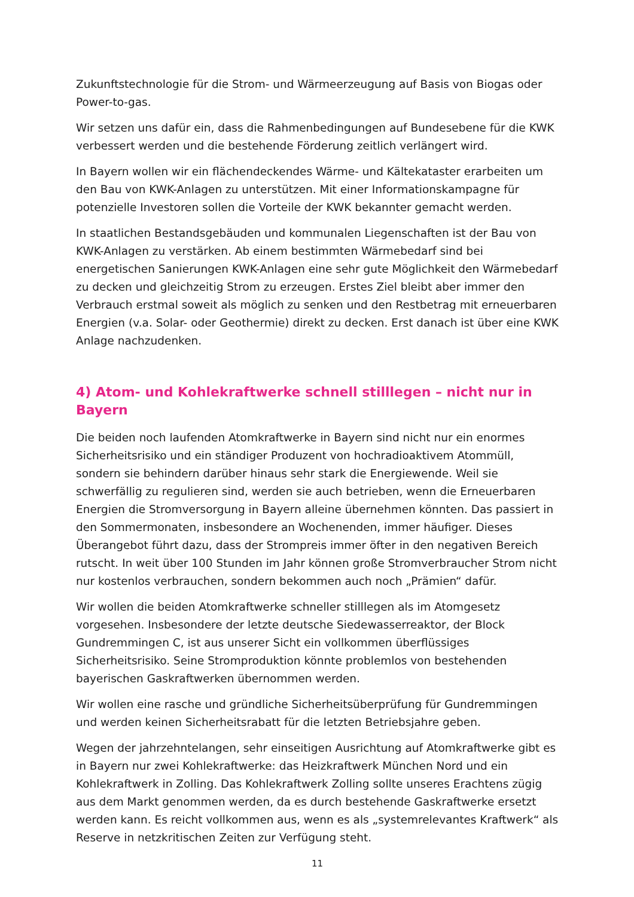Zukunftstechnologie für die Strom- und Wärmeerzeugung auf Basis von Biogas oder Power-to-gas.
Wir setzen uns dafür ein, dass die Rahmenbedingungen auf Bundesebene für die KWK verbessert werden und die bestehende Förderung zeitlich verlängert wird.
In Bayern wollen wir ein flächendeckendes Wärme- und Kältekataster erarbeiten um den Bau von KWK-Anlagen zu unterstützen. Mit einer Informationskampagne für potenzielle Investoren sollen die Vorteile der KWK bekannter gemacht werden.
In staatlichen Bestandsgebäuden und kommunalen Liegenschaften ist der Bau von KWK-Anlagen zu verstärken. Ab einem bestimmten Wärmebedarf sind bei energetischen Sanierungen KWK-Anlagen eine sehr gute Möglichkeit den Wärmebedarf zu decken und gleichzeitig Strom zu erzeugen. Erstes Ziel bleibt aber immer den Verbrauch erstmal soweit als möglich zu senken und den Restbetrag mit erneuerbaren Energien (v.a. Solar- oder Geothermie) direkt zu decken. Erst danach ist über eine KWK Anlage nachzudenken.
4) Atom- und Kohlekraftwerke schnell stilllegen – nicht nur in Bayern
Die beiden noch laufenden Atomkraftwerke in Bayern sind nicht nur ein enormes Sicherheitsrisiko und ein ständiger Produzent von hochradioaktivem Atommüll, sondern sie behindern darüber hinaus sehr stark die Energiewende. Weil sie schwerfällig zu regulieren sind, werden sie auch betrieben, wenn die Erneuerbaren Energien die Stromversorgung in Bayern alleine übernehmen könnten. Das passiert in den Sommermonaten, insbesondere an Wochenenden, immer häufiger. Dieses Überangebot führt dazu, dass der Strompreis immer öfter in den negativen Bereich rutscht. In weit über 100 Stunden im Jahr können große Stromverbraucher Strom nicht nur kostenlos verbrauchen, sondern bekommen auch noch „Prämien“ dafür.
Wir wollen die beiden Atomkraftwerke schneller stilllegen als im Atomgesetz vorgesehen. Insbesondere der letzte deutsche Siedewasserreaktor, der Block Gundremmingen C, ist aus unserer Sicht ein vollkommen überflüssiges Sicherheitsrisiko. Seine Stromproduktion könnte problemlos von bestehenden bayerischen Gaskraftwerken übernommen werden.
Wir wollen eine rasche und gründliche Sicherheitsüberprüfung für Gundremmingen und werden keinen Sicherheitsrabatt für die letzten Betriebsjahre geben.
Wegen der jahrzehntelangen, sehr einseitigen Ausrichtung auf Atomkraftwerke gibt es in Bayern nur zwei Kohlekraftwerke: das Heizkraftwerk München Nord und ein Kohlekraftwerk in Zolling. Das Kohlekraftwerk Zolling sollte unseres Erachtens zügig aus dem Markt genommen werden, da es durch bestehende Gaskraftwerke ersetzt werden kann. Es reicht vollkommen aus, wenn es als „systemrelevantes Kraftwerk“ als Reserve in netzkritischen Zeiten zur Verfügung steht.
11